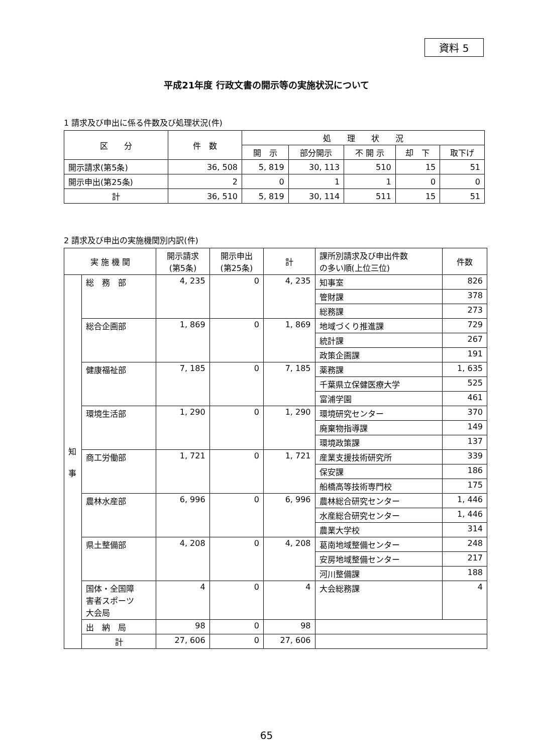資料 5
平成21年度 行政文書の開示等の実施状況について
1 請求及び申出に係る件数及び処理状況(件)
| 区 分 | 件 数 | 処 理 状 況 | | | | |
| --- | --- | --- | --- | --- | --- | --- |
| | | 開 示 | 部分開示 | 不 開 示 | 却 下 | 取下げ |
| 開示請求(第5条) | 36, 508 | 5, 819 | 30, 113 | 510 | 15 | 51 |
| 開示申出(第25条) | 2 | 0 | 1 | 1 | 0 | 0 |
| 計 | 36, 510 | 5, 819 | 30, 114 | 511 | 15 | 51 |
2 請求及び申出の実施機関別内訳(件)
| 実 施 機 関 | | 開示請求 (第5条) | 開示申出 (第25条) | 計 | 課所別請求及び申出件数 の多い順(上位三位) | 件数 |
| --- | --- | --- | --- | --- | --- | --- |
| 知 事 | 総 務 部 | 4, 235 | 0 | 4, 235 | 知事室 | 826 |
| | | | | | 管財課 | 378 |
| | | | | | 総務課 | 273 |
| | 総合企画部 | 1, 869 | 0 | 1, 869 | 地域づくり推進課 | 729 |
| | | | | | 統計課 | 267 |
| | | | | | 政策企画課 | 191 |
| | 健康福祉部 | 7, 185 | 0 | 7, 185 | 薬務課 | 1, 635 |
| | | | | | 千葉県立保健医療大学 | 525 |
| | | | | | 富浦学園 | 461 |
| | 環境生活部 | 1, 290 | 0 | 1, 290 | 環境研究センター | 370 |
| | | | | | 廃棄物指導課 | 149 |
| | | | | | 環境政策課 | 137 |
| | 商工労働部 | 1, 721 | 0 | 1, 721 | 産業支援技術研究所 | 339 |
| | | | | | 保安課 | 186 |
| | | | | | 船橋高等技術専門校 | 175 |
| | 農林水産部 | 6, 996 | 0 | 6, 996 | 農林総合研究センター | 1, 446 |
| | | | | | 水産総合研究センター | 1, 446 |
| | | | | | 農業大学校 | 314 |
| | 県土整備部 | 4, 208 | 0 | 4, 208 | 葛南地域整備センター | 248 |
| | | | | | 安房地域整備センター | 217 |
| | | | | | 河川整備課 | 188 |
| | 国体・全国障 害者スポーツ 大会局 | 4 | 0 | 4 | 大会総務課 | 4 |
| | 出 納 局 | 98 | 0 | 98 | | |
| | 計 | 27, 606 | 0 | 27, 606 | | |
65